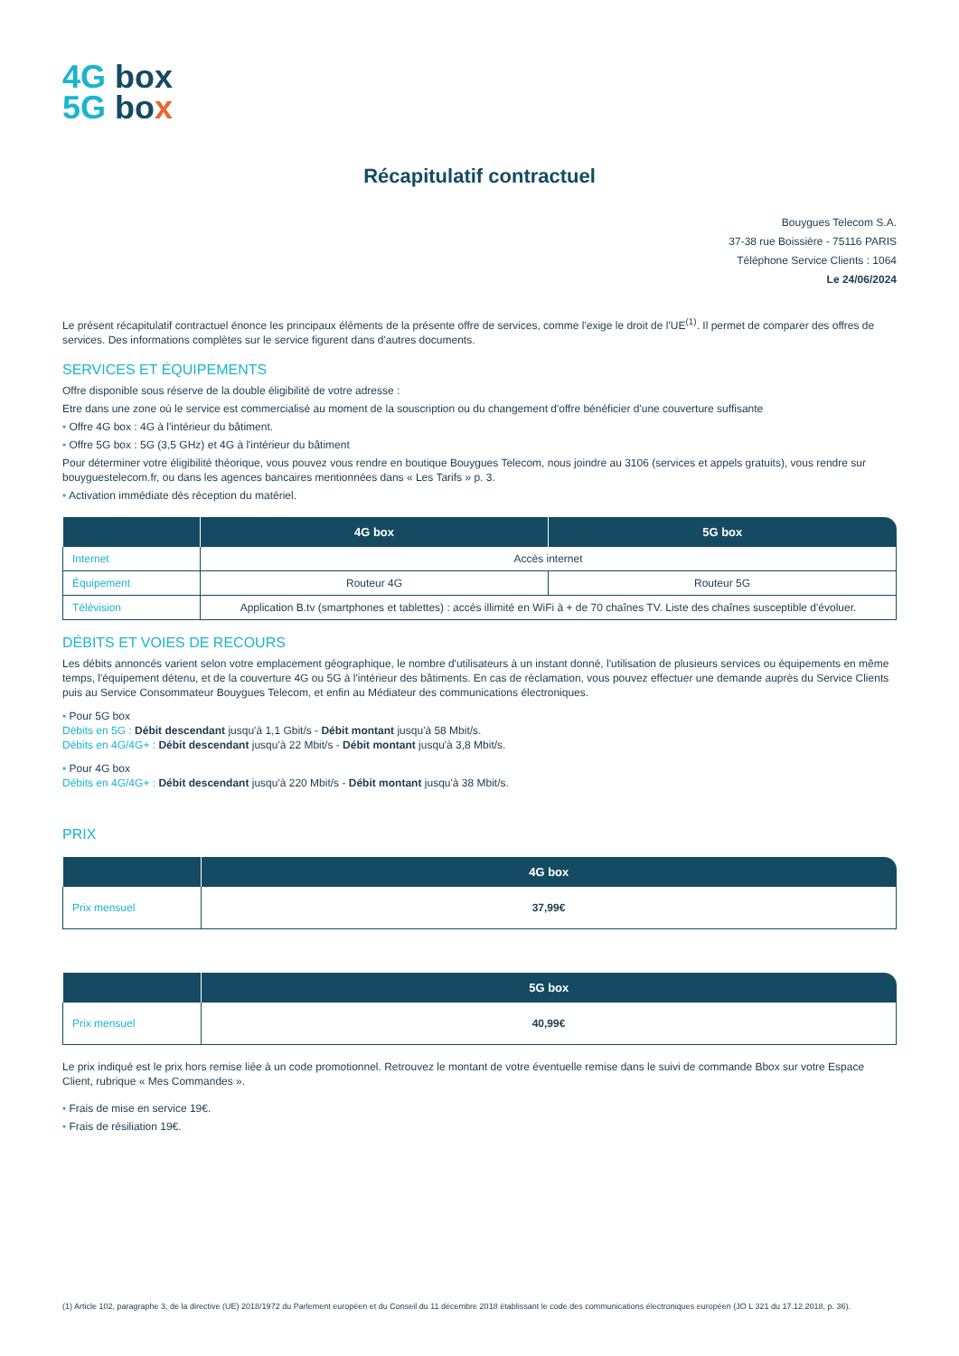4G box
5G bo x
Récapitulatif contractuel
Bouygues Telecom S.A.
37-38 rue Boissière - 75116 PARIS
Téléphone Service Clients : 1064
Le 24/06/2024
Le présent récapitulatif contractuel énonce les principaux éléments de la présente offre de services, comme l'exige le droit de l'UE<sup>(1)</sup>. Il permet de comparer des offres de services. Des informations complètes sur le service figurent dans d'autres documents.
SERVICES ET ÉQUIPEMENTS
Offre disponible sous réserve de la double éligibilité de votre adresse :
Etre dans une zone où le service est commercialisé au moment de la souscription ou du changement d'offre bénéficier d'une couverture suffisante
• Offre 4G box : 4G à l'intérieur du bâtiment.
• Offre 5G box : 5G (3,5 GHz) et 4G à l'intérieur du bâtiment
Pour déterminer votre éligibilité théorique, vous pouvez vous rendre en boutique Bouygues Telecom, nous joindre au 3106 (services et appels gratuits), vous rendre sur bouyguestelecom.fr, ou dans les agences bancaires mentionnées dans « Les Tarifs » p. 3.
• Activation immédiate dès réception du matériel.
| | 4G box | 5G box |
| --- | --- | --- |
| Internet | Accès internet | |
| Équipement | Routeur 4G | Routeur 5G |
| Télévision | Application B.tv (smartphones et tablettes) : accès illimité en WiFi à + de 70 chaînes TV. Liste des chaînes susceptible d'évoluer. | |
DÉBITS ET VOIES DE RECOURS
Les débits annoncés varient selon votre emplacement géographique, le nombre d'utilisateurs à un instant donné, l'utilisation de plusieurs services ou équipements en même temps, l'équipement détenu, et de la couverture 4G ou 5G à l'intérieur des bâtiments. En cas de réclamation, vous pouvez effectuer une demande auprès du Service Clients puis au Service Consommateur Bouygues Telecom, et enfin au Médiateur des communications électroniques.
• Pour 5G box
Débits en 5G : Débit descendant jusqu'à 1,1 Gbit/s - Débit montant jusqu'à 58 Mbit/s.
Débits en 4G/4G+ : Débit descendant jusqu'à 22 Mbit/s - Débit montant jusqu'à 3,8 Mbit/s.
• Pour 4G box
Débits en 4G/4G+ : Débit descendant jusqu'à 220 Mbit/s - Débit montant jusqu'à 38 Mbit/s.
PRIX
| | 4G box |
| --- | --- |
| Prix mensuel | 37,99€ |
| | 5G box |
| --- | --- |
| Prix mensuel | 40,99€ |
Le prix indiqué est le prix hors remise liée à un code promotionnel. Retrouvez le montant de votre éventuelle remise dans le suivi de commande Bbox sur votre Espace Client, rubrique « Mes Commandes ».
• Frais de mise en service 19€.
• Frais de résiliation 19€.
(1) Article 102, paragraphe 3, de la directive (UE) 2018/1972 du Parlement européen et du Conseil du 11 décembre 2018 établissant le code des communications électroniques européen (JO L 321 du 17.12.2018, p. 36).